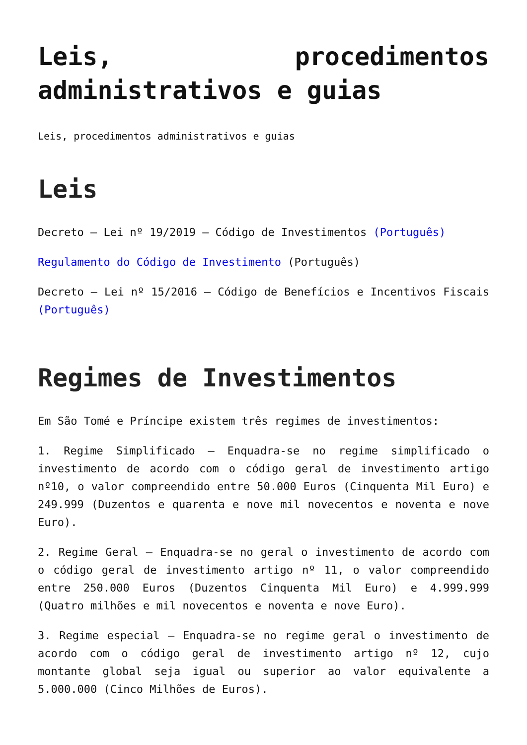Leis, procedimentos administrativos e guias
Leis, procedimentos administrativos e guias
Leis
Decreto – Lei nº 19/2019 – Código de Investimentos (Português)
Regulamento do Código de Investimento (Português)
Decreto – Lei nº 15/2016 – Código de Benefícios e Incentivos Fiscais (Português)
Regimes de Investimentos
Em São Tomé e Príncipe existem três regimes de investimentos:
1. Regime Simplificado – Enquadra-se no regime simplificado o investimento de acordo com o código geral de investimento artigo nº10, o valor compreendido entre 50.000 Euros (Cinquenta Mil Euro) e 249.999 (Duzentos e quarenta e nove mil novecentos e noventa e nove Euro).
2. Regime Geral – Enquadra-se no geral o investimento de acordo com o código geral de investimento artigo nº 11, o valor compreendido entre 250.000 Euros (Duzentos Cinquenta Mil Euro) e 4.999.999 (Quatro milhões e mil novecentos e noventa e nove Euro).
3. Regime especial – Enquadra-se no regime geral o investimento de acordo com o código geral de investimento artigo nº 12, cujo montante global seja igual ou superior ao valor equivalente a 5.000.000 (Cinco Milhões de Euros).